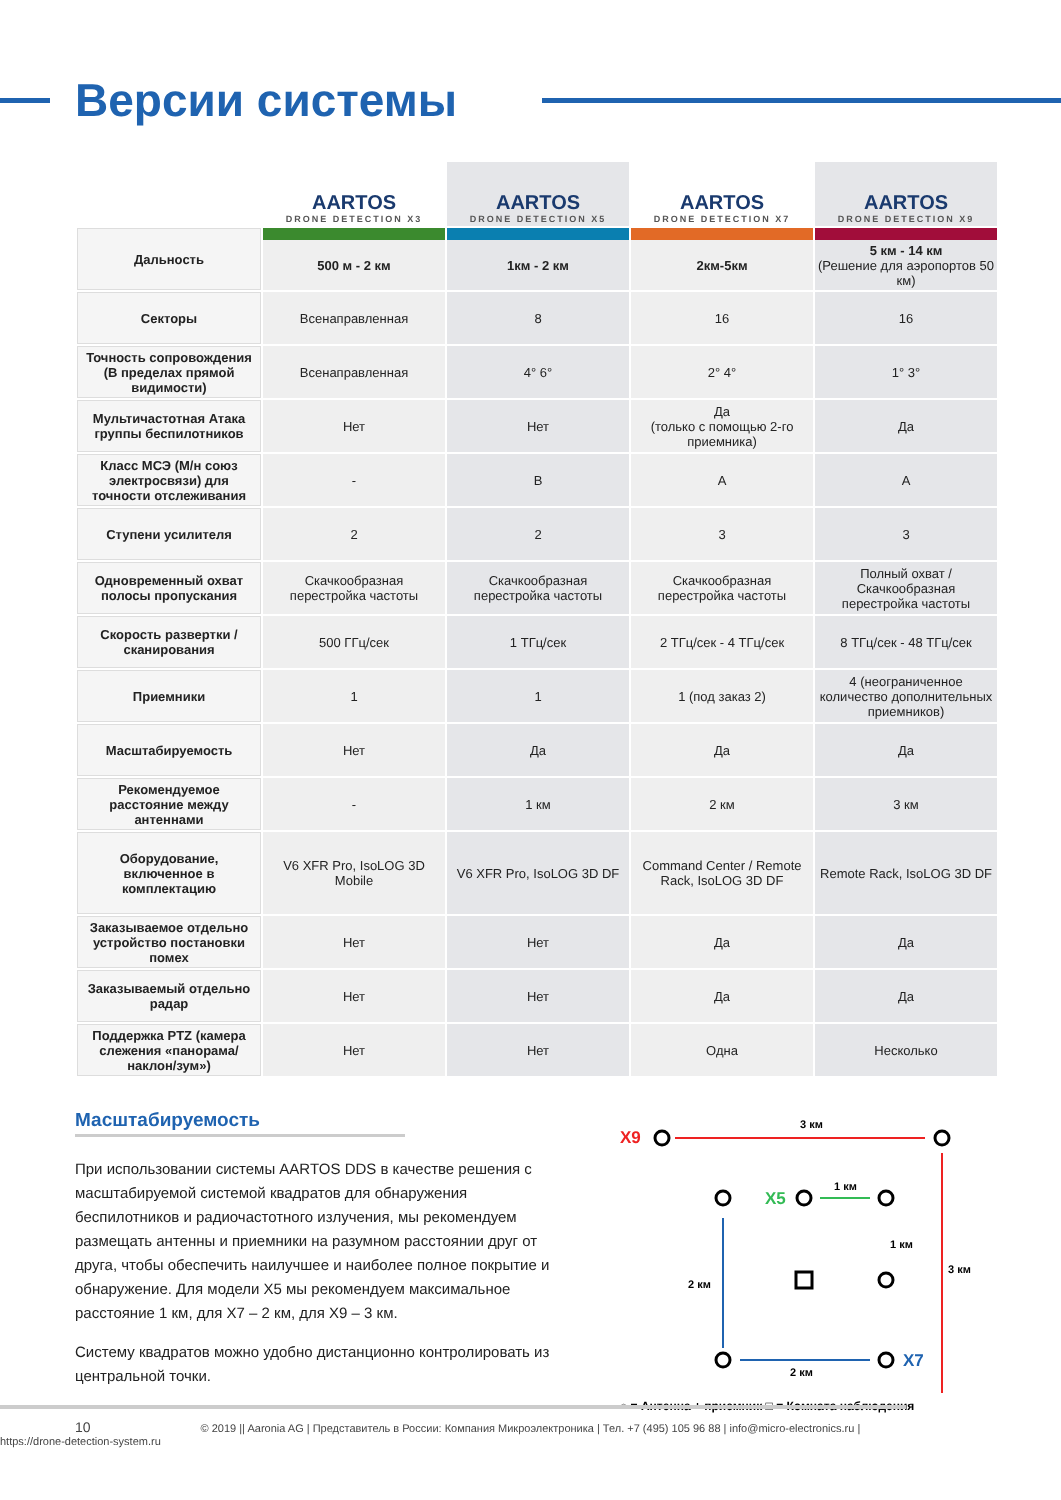Версии системы
| | AARTOS DRONE DETECTION X3 | AARTOS DRONE DETECTION X5 | AARTOS DRONE DETECTION X7 | AARTOS DRONE DETECTION X9 |
| Дальность | 500 м - 2 км | 1км - 2 км | 2км-5км | 5 км - 14 км (Решение для аэропортов 50 км) |
| Секторы | Всенаправленная | 8 | 16 | 16 |
| Точность сопровождения (В пределах прямой видимости) | Всенаправленная | 4° 6° | 2° 4° | 1° 3° |
| Мультичастотная Атака группы беспилотников | Нет | Нет | Да (только с помощью 2-го приемника) | Да |
| Класс МСЭ (М/н союз электросвязи) для точности отслеживания | - | B | A | A |
| Ступени усилителя | 2 | 2 | 3 | 3 |
| Одновременный охват полосы пропускания | Скачкообразная перестройка частоты | Скачкообразная перестройка частоты | Скачкообразная перестройка частоты | Полный охват / Скачкообразная перестройка частоты |
| Скорость развертки / сканирования | 500 ГГц/сек | 1 ТГц/сек | 2 ТГц/сек - 4 ТГц/сек | 8 ТГц/сек - 48 ТГц/сек |
| Приемники | 1 | 1 | 1 (под заказ 2) | 4 (неограниченное количество дополнительных приемников) |
| Масштабируемость | Нет | Да | Да | Да |
| Рекомендуемое расстояние между антеннами | - | 1 км | 2 км | 3 км |
| Оборудование, включенное в комплектацию | V6 XFR Pro, IsoLOG 3D Mobile | V6 XFR Pro, IsoLOG 3D DF | Command Center / Remote Rack, IsoLOG 3D DF | Remote Rack, IsoLOG 3D DF |
| Заказываемое отдельно устройство постановки помех | Нет | Нет | Да | Да |
| Заказываемый отдельно радар | Нет | Нет | Да | Да |
| Поддержка PTZ (камера слежения «панорама/наклон/зум») | Нет | Нет | Одна | Несколько |
Масштабируемость
При использовании системы AARTOS DDS в качестве решения с масштабируемой системой квадратов для обнаружения беспилотников и радиочастотного излучения, мы рекомендуем размещать антенны и приемники на разумном расстоянии друг от друга, чтобы обеспечить наилучшее и наиболее полное покрытие и обнаружение. Для модели X5 мы рекомендуем максимальное расстояние 1 км, для X7 – 2 км, для X9 – 3 км.
Систему квадратов можно удобно дистанционно контролировать из центральной точки.
X9
3 км
3 км
X5
1 км
1 км
2 км
X7
2 км
○ = Антенна + приемник □ = Комната наблюдения
10 © 2019 || Aaronia AG | Представитель в России: Компания Микроэлектроника | Тел. +7 (495) 105 96 88 | info@micro-electronics.ru | https://drone-detection-system.ru